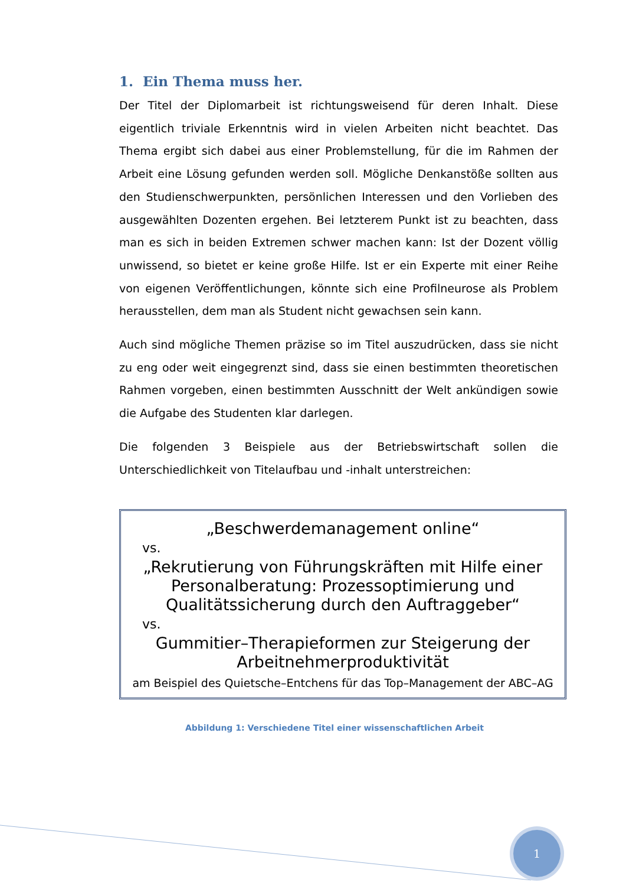1. Ein Thema muss her.
Der Titel der Diplomarbeit ist richtungsweisend für deren Inhalt. Diese eigentlich triviale Erkenntnis wird in vielen Arbeiten nicht beachtet. Das Thema ergibt sich dabei aus einer Problemstellung, für die im Rahmen der Arbeit eine Lösung gefunden werden soll. Mögliche Denkanstöße sollten aus den Studienschwerpunkten, persönlichen Interessen und den Vorlieben des ausgewählten Dozenten ergehen. Bei letzterem Punkt ist zu beachten, dass man es sich in beiden Extremen schwer machen kann: Ist der Dozent völlig unwissend, so bietet er keine große Hilfe. Ist er ein Experte mit einer Reihe von eigenen Veröffentlichungen, könnte sich eine Profilneurose als Problem herausstellen, dem man als Student nicht gewachsen sein kann.
Auch sind mögliche Themen präzise so im Titel auszudrücken, dass sie nicht zu eng oder weit eingegrenzt sind, dass sie einen bestimmten theoretischen Rahmen vorgeben, einen bestimmten Ausschnitt der Welt ankündigen sowie die Aufgabe des Studenten klar darlegen.
Die folgenden 3 Beispiele aus der Betriebswirtschaft sollen die Unterschiedlichkeit von Titelaufbau und -inhalt unterstreichen:
„Beschwerdemanagement online“
vs.
„Rekrutierung von Führungskräften mit Hilfe einer Personalberatung: Prozessoptimierung und Qualitätssicherung durch den Auftraggeber“
vs.
Gummitier–Therapieformen zur Steigerung der Arbeitnehmerproduktivität
am Beispiel des Quietsche–Entchens für das Top–Management der ABC–AG
Abbildung 1: Verschiedene Titel einer wissenschaftlichen Arbeit
1